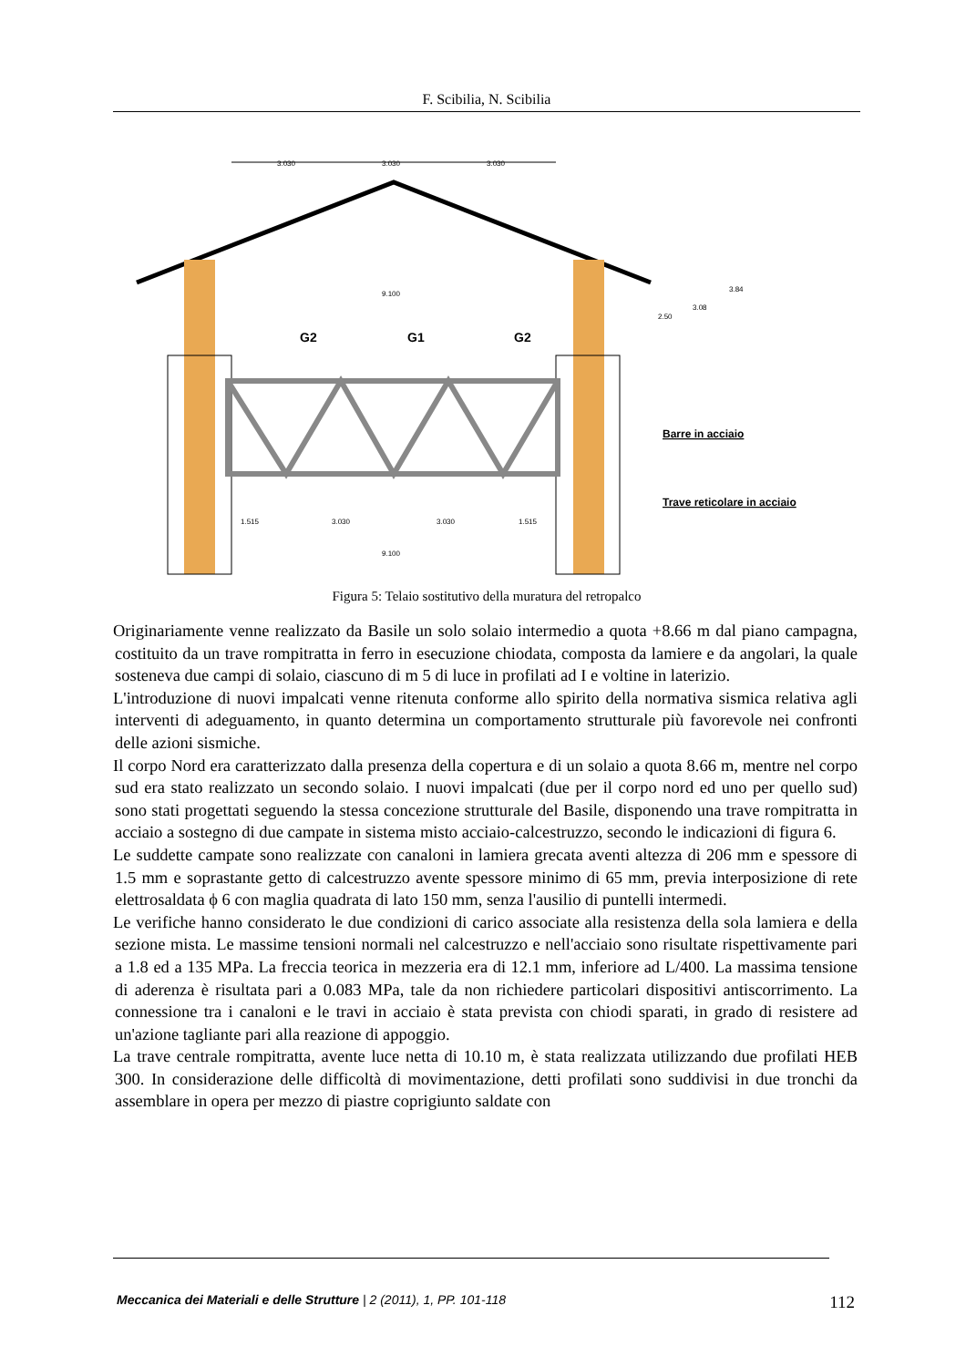F. Scibilia, N. Scibilia
3.030
3.030
3.030
G2
G1
G2
Barre in acciaio
Trave reticolare in acciaio
1.515
3.030
3.030
1.515
9.100
9.100
2.50
3.08
3.84
Figura 5: Telaio sostitutivo della muratura del retropalco
Originariamente venne realizzato da Basile un solo solaio intermedio a quota +8.66 m dal piano campagna, costituito da un trave rompitratta in ferro in esecuzione chiodata, composta da lamiere e da angolari, la quale sosteneva due campi di solaio, ciascuno di m 5 di luce in profilati ad I e voltine in laterizio.
L'introduzione di nuovi impalcati venne ritenuta conforme allo spirito della normativa sismica relativa agli interventi di adeguamento, in quanto determina un comportamento strutturale più favorevole nei confronti delle azioni sismiche.
Il corpo Nord era caratterizzato dalla presenza della copertura e di un solaio a quota 8.66 m, mentre nel corpo sud era stato realizzato un secondo solaio. I nuovi impalcati (due per il corpo nord ed uno per quello sud) sono stati progettati seguendo la stessa concezione strutturale del Basile, disponendo una trave rompitratta in acciaio a sostegno di due campate in sistema misto acciaio-calcestruzzo, secondo le indicazioni di figura 6.
Le suddette campate sono realizzate con canaloni in lamiera grecata aventi altezza di 206 mm e spessore di 1.5 mm e soprastante getto di calcestruzzo avente spessore minimo di 65 mm, previa interposizione di rete elettrosaldata ϕ 6 con maglia quadrata di lato 150 mm, senza l'ausilio di puntelli intermedi.
Le verifiche hanno considerato le due condizioni di carico associate alla resistenza della sola lamiera e della sezione mista. Le massime tensioni normali nel calcestruzzo e nell'acciaio sono risultate rispettivamente pari a 1.8 ed a 135 MPa. La freccia teorica in mezzeria era di 12.1 mm, inferiore ad L/400. La massima tensione di aderenza è risultata pari a 0.083 MPa, tale da non richiedere particolari dispositivi antiscorrimento. La connessione tra i canaloni e le travi in acciaio è stata prevista con chiodi sparati, in grado di resistere ad un'azione tagliante pari alla reazione di appoggio.
La trave centrale rompitratta, avente luce netta di 10.10 m, è stata realizzata utilizzando due profilati HEB 300. In considerazione delle difficoltà di movimentazione, detti profilati sono suddivisi in due tronchi da assemblare in opera per mezzo di piastre coprigiunto saldate con
Meccanica dei Materiali e delle Strutture | 2 (2011), 1, PP. 101-118 112